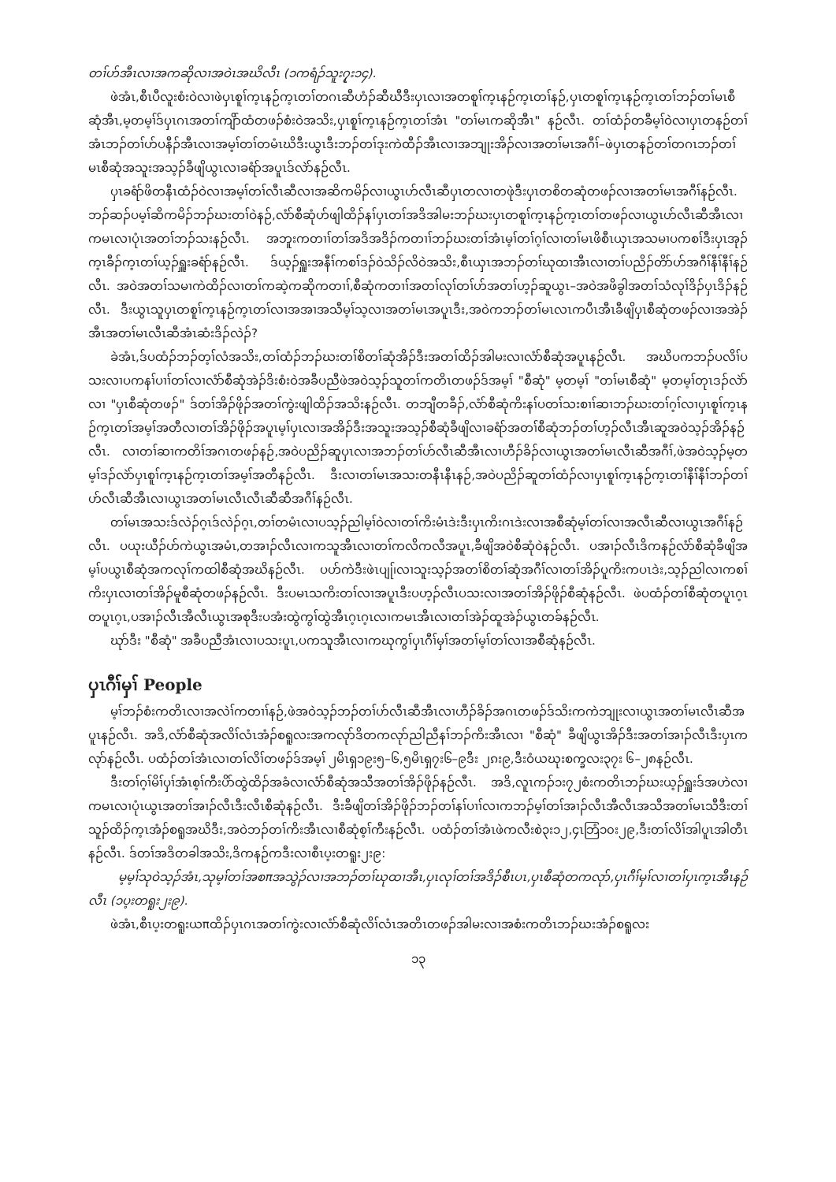တၢ်ဟ်အီၤလၢအကဆိုလၢအဝဲၤအဃိလီၤ (၁ကရံၣ်သူး၇ုး၁၄).
ဖဲအံၤ,စီၤပီလူးစံးဝဲလၢဖဲပှၤစူၢ်က့ၤနဉ်က့ၤတၢ်တဂၤဆီဟံၣ်ဆီဃီဒီးပှၤလၢအတစူၢ်က့ၤနဉ်က့ၤတၢ်နဉ်,ပှၤတစူၢ်က့ၤနဉ်က့ၤတၢ်ဘၣ်တၢ်မၤစီဆုံအီၤ,မ့တမ့ၢ်ဒ်ပှၤဂၤအတၢ်ကျိာ်ထံတဖၣ်စံးဝဲအသိး,ပှၤစူၢ်က့ၤနဉ်က့ၤတၢ်အံၤ "တၢ်မၤကဆိုအီၤ" နဉ်လီၤ. တၢ်ထံၣ်တခီမ့ၢ်ဝဲလၢပှၤတနဉ်တၢ်အံၤဘၣ်တၢ်ဟ်ပနီၣ်အီၤလၢအမ့ၢ်တၢ်တမံၤဃိဒီးယွၤဒီးဘၣ်တၢ်ဒုးကဲထီၣ်အီၤလၢအဘျုးအိၣ်လၢအတၢ်မၤအဂီၢ်–ဖဲပှၤတနဉ်တၢ်တဂၤဘၣ်တၢ်မၤစီဆုံအသူးအသ့ၣ်ခီဖျိယွၤလၢခရံာ်အပူၤဒ်လဲာ်နဉ်လီၤ.
ပှၤခရံာ်ဖိတနီၤထံၣ်ဝဲလၢအမ့ၢ်တၢ်လီၤဆီလၢအဆိကမိၣ်လၢယွၤဟ်လီၤဆီပှၤတလၢတဖုဲဒီးပှၤတစိတဆုံတဖၣ်လၢအတၢ်မၤအဂီၢ်နဉ်လီၤ. ဘၣ်ဆၣ်ပမ့ၢ်ဆိကမိၣ်ဘၣ်ဃးတၢ်ဝဲနဉ်,လံာ်စီဆုံဟ်ဖျါထိၣ်နၢ်ပှၤတၢ်အဒိအါမးဘၣ်ဃးပှၤတစူၢ်က့ၤနဉ်က့ၤတၢ်တဖၣ်လၢယွၤဟ်လီၤဆီအီၤလၢကမၤလၢပုံၤအတၢ်ဘၣ်သးနဉ်လီၤ. အဘူးကတၢၢ်တၢ်အဒိအဒိၣ်ကတၢၢ်ဘၣ်ဃးတၢ်အံၤမ့ၢ်တၢ်ဂ့ၢ်လၢတၢ်မၤဖိစီၤယှၤအသမၢပကစၢ်ဒီးပှၤအုၣ်က့ၤခီၣ်က့ၤတၢ်ယ့ၣ်ရှူးခရံာ်နဉ်လီၤ. ဒ်ယ့ၣ်ရှူးအနီၢ်ကစၢ်ဒၣ်ဝဲသိၣ်လိဝဲအသိး,စီၤယှၤအဘၣ်တၢ်ဃုထၢအီၤလၢတၢ်ပညိၣ်တိာ်ဟ်အဂီၢ်နီၢ်နီၢ်နဉ်လီၤ. အဝဲအတၢ်သမၢကဲထိၣ်လၢတၢ်ကဆဲ့ကဆိုကတၢၢ်,စီဆုံကတၢၢ်အတၢ်လုၢ်တၢ်ဟ်အတၢ်ဟ့ၣ်ဆူယွၤ–အဝဲအဖိခွါအတၢ်သံလုၢ်ဒိၣ်ပှၤဒိၣ်နဉ်လီၤ. ဒီးယွၤသူပှၤတစူၢ်က့ၤနဉ်က့ၤတၢ်လၢအအၢအသီမ့ၢ်သ့လၢအတၢ်မၤအပူၤဒီး,အဝဲကဘၣ်တၢ်မၤလၤကပီၤအီၤခီဖျိပှၤစီဆုံတဖၣ်လၢအအဲၣ်အီၤအတၢ်မၤလီၤဆီအံၤဆံးဒိၣ်လဲၣ်?
ခဲအံၤ,ဒ်ပထံၣ်ဘၣ်တ့ၢ်လံအသိး,တၢ်ထံၣ်ဘၣ်ဃးတၢ်စိတၢ်ဆုံအိၣ်ဒီးအတၢ်ထိၣ်အါမးလၢလံာ်စီဆုံအပူၤနဉ်လီၤ. အဃိပကဘၣ်ပလိၢ်ပသးလၢပကနၢ်ပၢၢ်တၢ်လၢလံာ်စီဆုံအဲၣ်ဒိးစံးဝဲအခီပညီဖဲအဝဲသ့ၣ်သူတၢ်ကတိၤတဖၣ်ဒ်အမ့ၢ် "စီဆုံ" မ့တမ့ၢ် "တၢ်မၤစီဆုံ" မ့တမ့ၢ်တုၤဒၣ်လဲာ်လၢ "ပှၤစီဆုံတဖၣ်" ဒ်တၢ်အိၣ်ဖိုၣ်အတၢ်ကွဲးဖျါထိၣ်အသိးနဉ်လီၤ. တဘျီတခီၣ်,လံာ်စီဆုံကိးနၢ်ပတၢ်သးစၢၢ်ဆၢဘၣ်ဃးတၢ်ဂ့ၢ်လၢပှၤစူၢ်က့ၤနဉ်က့ၤတၢ်အမ့ၢ်အတီလၢတၢ်အိၣ်ဖိုၣ်အပူၤမ့ၢ်ပှၤလၢအအိၣ်ဒီးအသူးအသ့ၣ်စီဆုံခီဖျိလၢခရံာ်အတၢ်စီဆုံဘၣ်တၢ်ဟ့ၣ်လီၤအီၤဆူအဝဲသ့ၣ်အိၣ်နဉ်လီၤ. လၢတၢ်ဆၢကတိၢ်အဂၤတဖၣ်နဉ်,အဝဲပညိၣ်ဆူပှၤလၢအဘၣ်တၢ်ဟ်လီၤဆီအီၤလၢဟီၣ်ခိၣ်လၢယွၤအတၢ်မၤလီၤဆီအဂီၢ်,ဖဲအဝဲသ့ၣ်မ့တမ့ၢ်ဒၣ်လဲာ်ပှၤစူၢ်က့ၤနဉ်က့ၤတၢ်အမ့ၢ်အတီနဉ်လီၤ. ဒီးလၢတၢ်မၤအသးတနီၤနီၤနဉ်,အဝဲပညိၣ်ဆူတၢ်ထံၣ်လၢပှၤစူၢ်က့ၤနဉ်က့ၤတၢ်နီၢ်နီၢ်ဘၣ်တၢ်ဟ်လီၤဆီအီၤလၢယွၤအတၢ်မၤလီၤလီၤဆီဆီအဂီၢ်နဉ်လီၤ.
တၢ်မၤအသးဒ်လဲၣ်ဂ့ၤဒ်လဲၣ်ဂ့ၤ,တၢ်တမံၤလၢပသ့ၣ်ညါမ့ၢ်ဝဲလၢတၢ်ကိးမံၤဒဲးဒီးပှၤကိးဂၤဒဲးလၢအစီဆုံမ့ၢ်တၢ်လၢအလီၤဆီလၢယွၤအဂီၢ်နဉ်လီၤ. ပယုးယီၣ်ဟ်ကဲယွၤအမံၤ,တအၢၣ်လီၤလၢကသူအီၤလၢတၢ်ကလိကလီအပူၤ,ခီဖျိအဝဲစီဆုံဝဲနဉ်လီၤ. ပအၢၣ်လီၤဒိကနဉ်လံာ်စီဆုံခီဖျိအမ့ၢ်ပယွၤစီဆုံအကလုၢ်ကထါစီဆုံအဃိနဉ်လီၤ. ပဟ်ကဲဒီးဖဲၤပျု၊်လၢသူးသ့ၣ်အတၢ်စိတၢ်ဆုံအဂီၢ်လၢတၢ်အိၣ်ပူကိးကပၤဒဲး,သ့ၣ်ညါလၢကစၢ်ကိးပှၤလၢတၢ်အိၣ်မူစီဆုံတဖၣ်နဉ်လီၤ. ဒီးပမၤသကိးတၢ်လၢအပူၤဒီးပဟ့ၣ်လီၤပသးလၢအတၢ်အိၣ်ဖိုၣ်စီဆုံနဉ်လီၤ. ဖဲပထံၣ်တၢ်စီဆုံတပူၤဂ့ၤတပူၤဂ့ၤ,ပအၢၣ်လီၤအီလီၤယွၤအစုဒီးပအံးထွဲကွၢ်ထွဲအီၤဂ့ၤဂ့ၤလၢကမၤအီၤလၢတၢ်အဲၣ်ထူအဲၣ်ယွၤတခ်နဉ်လီၤ.
ဃုာ်ဒီး "စီဆုံ" အခီပညီအံၤလၢပသးပူၤ,ပကသူအီၤလၢကဃုကွၢ်ပှၤဂီၢ်မှၢ်အတၢ်မ့ၢ်တၢ်လၢအစီဆုံနဉ်လီၤ.
ပှၤဂီၢ်မှၢ် People
မ့ၢ်ဘၣ်စံးကတိၤလၢအလဲၢ်ကတၢၢ်နဉ်,ဖဲအဝဲသ့ၣ်ဘၣ်တၢ်ဟ်လီၤဆီအီၤလၢဟီၣ်ခိၣ်အဂၤတဖၣ်ဒ်သိးကကဲဘျုးလၢယွၤအတၢ်မၤလီၤဆီအပူၤနဉ်လီၤ. အဒိ,လံာ်စီဆုံအလိၢ်လံၤအံၣ်စရူလးအကလုာ်ဒိတကလုာ်ညါညီနၢ်ဘၣ်ကိးအီၤလၢ "စီဆုံ" ခီဖျိယွၤအိၣ်ဒီးအတၢ်အၢၣ်လီၤဒီးပှၤကလုာ်နဉ်လီၤ. ပထံၣ်တၢ်အံၤလၢတၢ်လိၢ်တဖၣ်ဒ်အမ့ၢ် ၂မိၤရှ၁၉း၅–၆,၅မိၤရှ၇း၆–၉ဒီး ၂ၵး၉,ဒီးဝံယဃုးစက္ခလး၃၇း ၆–၂၈နဉ်လီၤ.
ဒီးတၢ်ဂ့ၢ်မိၢ်ပှၢ်အံၤစ့ၢ်ကီးပိာ်ထွဲထိၣ်အခံလၢလံာ်စီဆုံအသီအတၢ်အိၣ်ဖိုၣ်နဉ်လီၤ. အဒိ,လူၤကၣ်၁း၇၂စံးကတိၤဘၣ်ဃးယ့ၣ်ရှူးဒ်အဟဲလၢကမၤလၢပုံၤယွၤအတၢ်အၢၣ်လီၤဒီးလီၤစီဆုံနဉ်လီၤ. ဒီးခီဖျိတၢ်အိၣ်ဖိုၣ်ဘၣ်တၢ်နၢ်ပၢၢ်လၢကဘၣ်မ့ၢ်တၢ်အၢၣ်လီၤအီလီၤအသီအတၢ်မၤသီဒီးတၢ်သူၣ်ထိၣ်က့ၤအံၣ်စရူအဃိဒီး,အဝဲဘၣ်တၢ်ကိးအီၤလၢစီဆုံစ့ၢ်ကီးနဉ်လီၤ. ပထံၣ်တၢ်အံၤဖဲကလီးစဲ၃း၁၂,၄ၤဘြံ၁၀း၂၉,ဒီးတၢ်လိၢ်အါပူၤအါတီၤနဉ်လီၤ. ဒ်တၢ်အဒိတခါအသိး,ဒိကနဉ်ကဒီးလၢစီၤပ့းတရူး၂း၉:
မ့မ့ၢ်သုဝဲသ့ၣ်အံၤ,သုမ့ၢ်တၢ်အစπအသွဲၣ်လၢအဘၣ်တၢ်ဃုထၢအီၤ,ပှၤလုၢ်တၢ်အဒိၣ်စီၤပၤ,ပှၤစီဆုံတကလုာ်,ပှၤဂီၢ်မှၢ်လၢတၢ်ပှၤက့ၤအီၤနဉ်လီၤ (၁ပ့းတရူး၂း၉).
ဖဲအံၤ,စီၤပ့းတရူးယπထိၣ်ပှၤဂၤအတၢ်ကွဲးလၢလံာ်စီဆုံလိၢ်လံၤအတိၤတဖၣ်အါမးလၢအစံးကတိၤဘၣ်ဃးအံၣ်စရူလး
၁၃